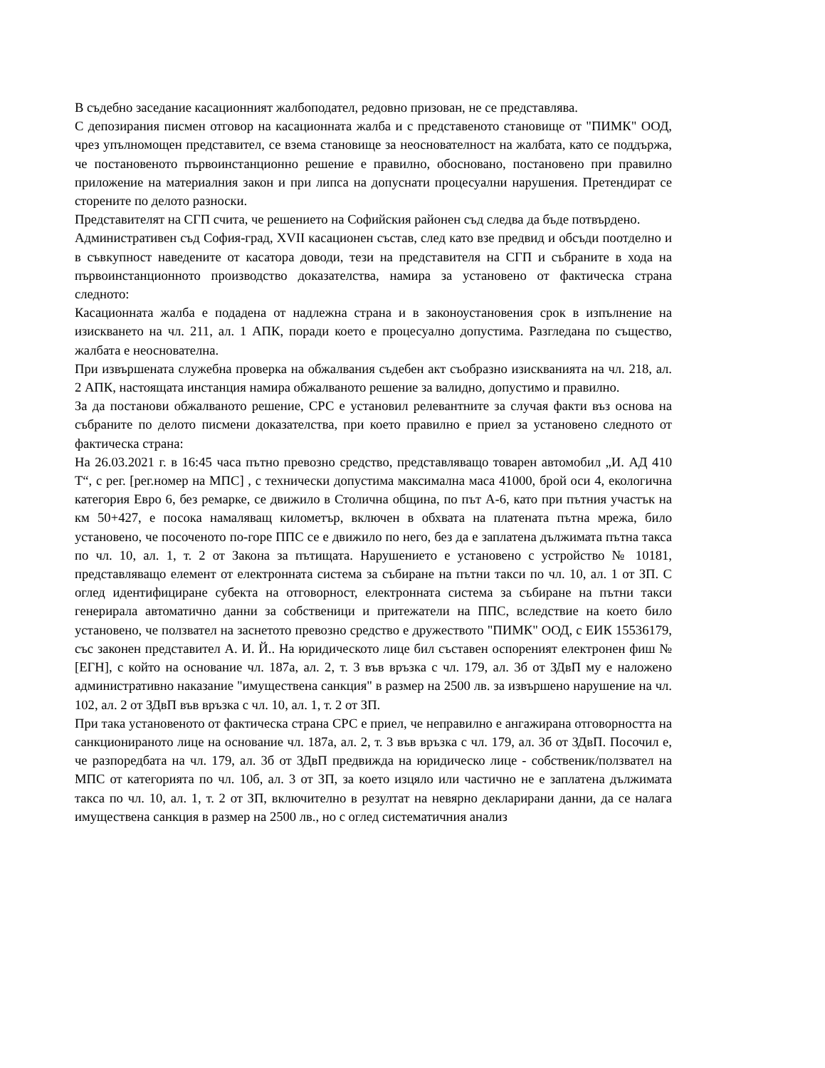В съдебно заседание касационният жалбоподател, редовно призован, не се представлява.
С депозирания писмен отговор на касационната жалба и с представеното становище от "ПИМК" ООД, чрез упълномощен представител, се взема становище за неоснователност на жалбата, като се поддържа, че постановеното първоинстанционно решение е правилно, обосновано, постановено при правилно приложение на материалния закон и при липса на допуснати процесуални нарушения. Претендират се сторените по делото разноски.
Представителят на СГП счита, че решението на Софийския районен съд следва да бъде потвърдено.
Административен съд София-град, XVII касационен състав, след като взе предвид и обсъди поотделно и в съвкупност наведените от касатора доводи, тези на представителя на СГП и събраните в хода на първоинстанционното производство доказателства, намира за установено от фактическа страна следното:
Касационната жалба е подадена от надлежна страна и в законоустановения срок в изпълнение на изискването на чл. 211, ал. 1 АПК, поради което е процесуално допустима. Разгледана по същество, жалбата е неоснователна.
При извършената служебна проверка на обжалвания съдебен акт съобразно изискванията на чл. 218, ал. 2 АПК, настоящата инстанция намира обжалваното решение за валидно, допустимо и правилно.
За да постанови обжалваното решение, СРС е установил релевантните за случая факти въз основа на събраните по делото писмени доказателства, при което правилно е приел за установено следното от фактическа страна:
На 26.03.2021 г. в 16:45 часа пътно превозно средство, представляващо товарен автомобил „И. АД 410 Т“, с рег. [рег.номер на МПС] , с технически допустима максимална маса 41000, брой оси 4, екологична категория Евро 6, без ремарке, се движило в Столична община, по път А-6, като при пътния участък на км 50+427, е посока намаляващ километър, включен в обхвата на платената пътна мрежа, било установено, че посоченото по-горе ППС се е движило по него, без да е заплатена дължимата пътна такса по чл. 10, ал. 1, т. 2 от Закона за пътищата. Нарушението е установено с устройство № 10181, представляващо елемент от електронната система за събиране на пътни такси по чл. 10, ал. 1 от ЗП. С оглед идентифициране субекта на отговорност, електронната система за събиране на пътни такси генерирала автоматично данни за собственици и притежатели на ППС, вследствие на което било установено, че ползвател на заснетото превозно средство е дружеството "ПИМК" ООД, с ЕИК 15536179, със законен представител А. И. Й.. На юридическото лице бил съставен оспореният електронен фиш № [ЕГН], с който на основание чл. 187а, ал. 2, т. 3 във връзка с чл. 179, ал. 3б от ЗДвП му е наложено административно наказание "имуществена санкция" в размер на 2500 лв. за извършено нарушение на чл. 102, ал. 2 от ЗДвП във връзка с чл. 10, ал. 1, т. 2 от ЗП.
При така установеното от фактическа страна СРС е приел, че неправилно е ангажирана отговорността на санкционираното лице на основание чл. 187а, ал. 2, т. 3 във връзка с чл. 179, ал. 3б от ЗДвП. Посочил е, че разпоредбата на чл. 179, ал. 3б от ЗДвП предвижда на юридическо лице - собственик/ползвател на МПС от категорията по чл. 10б, ал. 3 от ЗП, за което изцяло или частично не е заплатена дължимата такса по чл. 10, ал. 1, т. 2 от ЗП, включително в резултат на невярно декларирани данни, да се налага имуществена санкция в размер на 2500 лв., но с оглед систематичния анализ